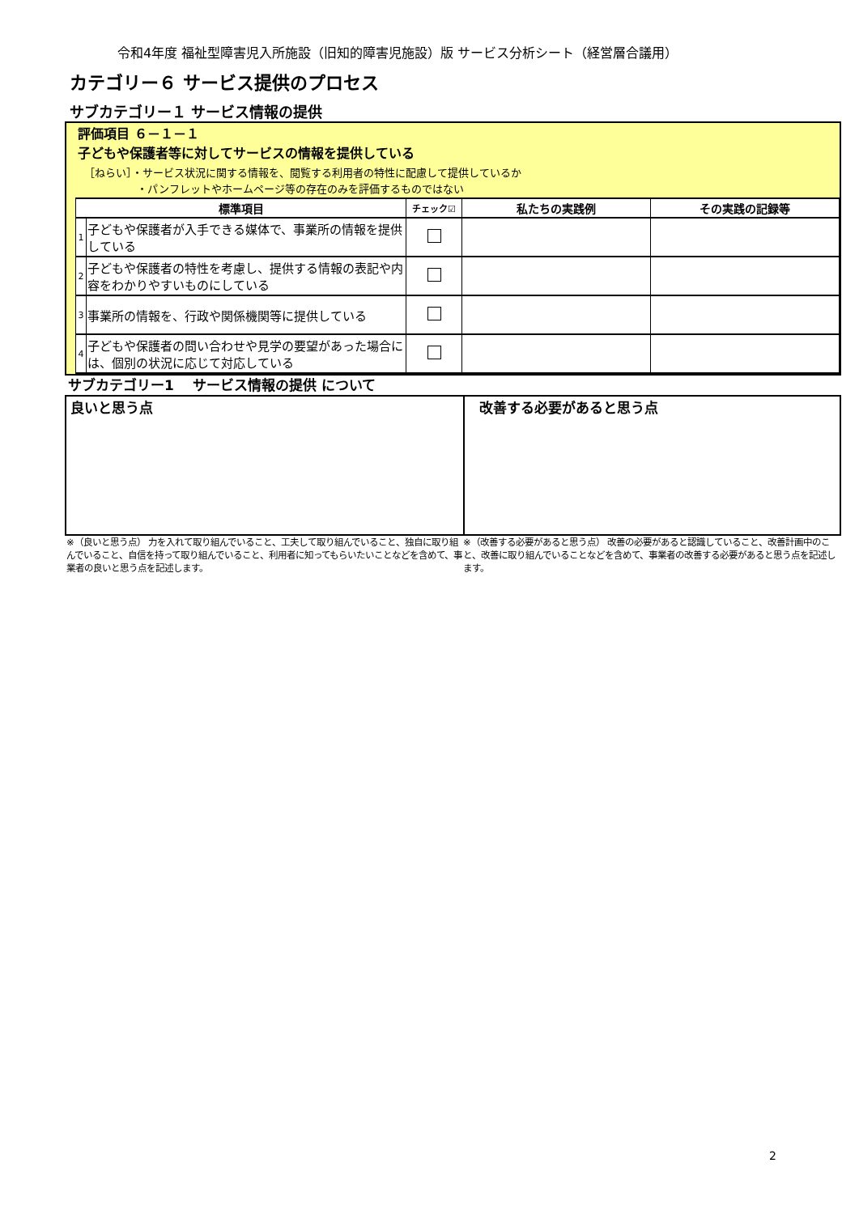令和4年度 福祉型障害児入所施設（旧知的障害児施設）版 サービス分析シート（経営層合議用）
カテゴリー６ サービス提供のプロセス
サブカテゴリー１ サービス情報の提供
評価項目 ６－１－１
子どもや保護者等に対してサービスの情報を提供している
［ねらい］・サービス状況に関する情報を、閲覧する利用者の特性に配慮して提供しているか
　　　　　・パンフレットやホームページ等の存在のみを評価するものではない
| 標準項目 | | チェック☑ | 私たちの実践例 | その実践の記録等 |
| --- | --- | --- | --- | --- |
| 1 | 子どもや保護者が入手できる媒体で、事業所の情報を提供している | | | |
| 2 | 子どもや保護者の特性を考慮し、提供する情報の表記や内容をわかりやすいものにしている | | | |
| 3 | 事業所の情報を、行政や関係機関等に提供している | | | |
| 4 | 子どもや保護者の問い合わせや見学の要望があった場合には、個別の状況に応じて対応している | | | |
サブカテゴリー1　 サービス情報の提供 について
良いと思う点 改善する必要があると思う点
※（良いと思う点） 力を入れて取り組んでいること、工夫して取り組んでいること、独自に取り組んでいること、自信を持って取り組んでいること、利用者に知ってもらいたいことなどを含めて、事業者の良いと思う点を記述します。
※（改善する必要があると思う点） 改善の必要があると認識していること、改善計画中のこと、改善に取り組んでいることなどを含めて、事業者の改善する必要があると思う点を記述します。
2